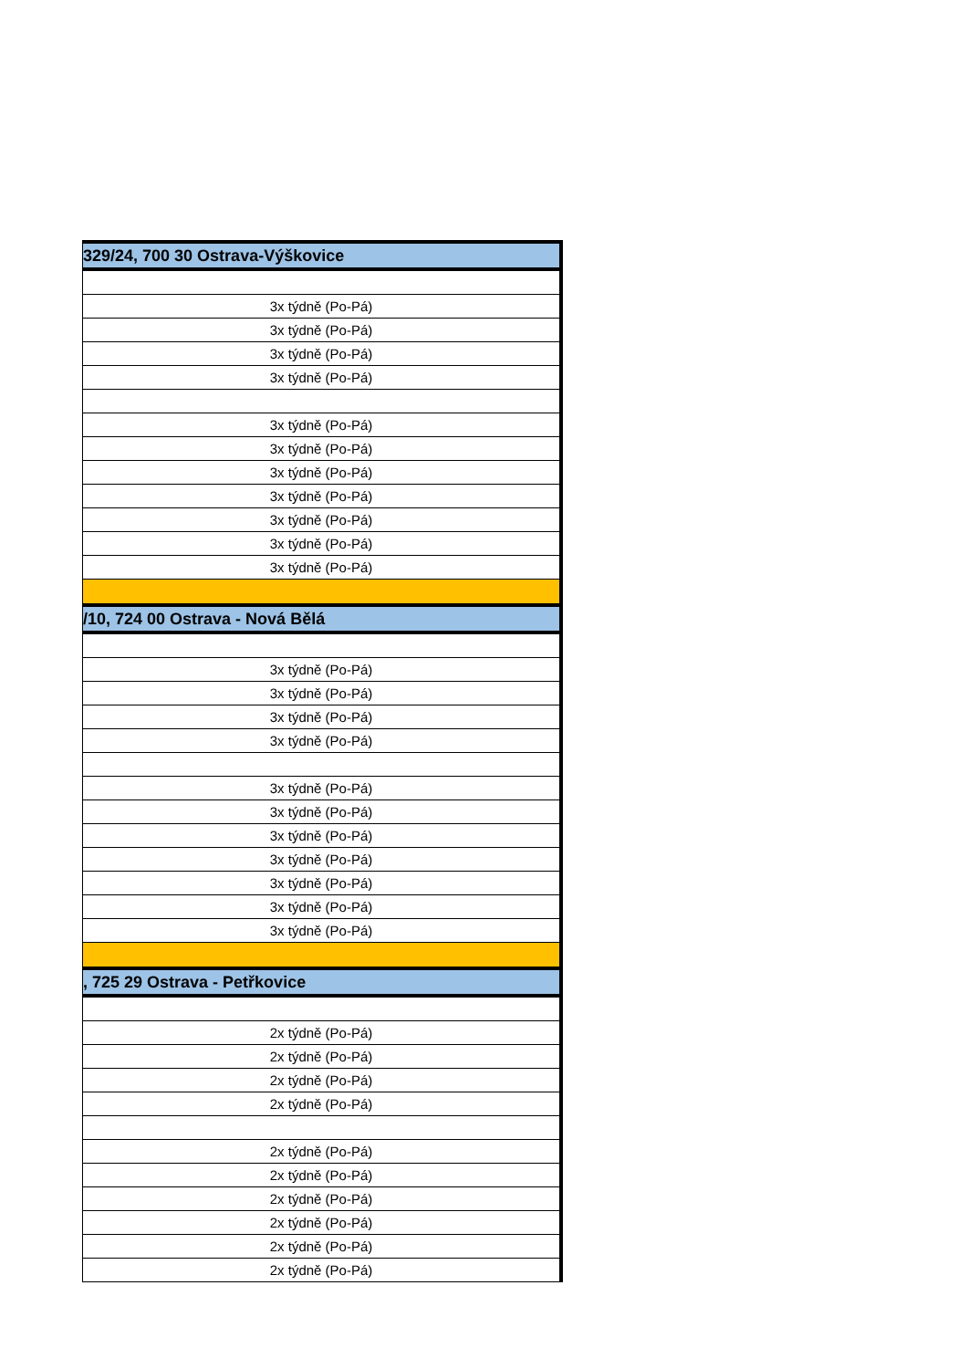| 329/24, 700 30 Ostrava-Výškovice |
| 3x týdně (Po-Pá) |
| 3x týdně (Po-Pá) |
| 3x týdně (Po-Pá) |
| 3x týdně (Po-Pá) |
| 3x týdně (Po-Pá) |
| 3x týdně (Po-Pá) |
| 3x týdně (Po-Pá) |
| 3x týdně (Po-Pá) |
| 3x týdně (Po-Pá) |
| 3x týdně (Po-Pá) |
| 3x týdně (Po-Pá) |
| /10, 724 00 Ostrava - Nová Bělá |
| 3x týdně (Po-Pá) |
| 3x týdně (Po-Pá) |
| 3x týdně (Po-Pá) |
| 3x týdně (Po-Pá) |
| 3x týdně (Po-Pá) |
| 3x týdně (Po-Pá) |
| 3x týdně (Po-Pá) |
| 3x týdně (Po-Pá) |
| 3x týdně (Po-Pá) |
| 3x týdně (Po-Pá) |
| 3x týdně (Po-Pá) |
| , 725 29 Ostrava - Petřkovice |
| 2x týdně (Po-Pá) |
| 2x týdně (Po-Pá) |
| 2x týdně (Po-Pá) |
| 2x týdně (Po-Pá) |
| 2x týdně (Po-Pá) |
| 2x týdně (Po-Pá) |
| 2x týdně (Po-Pá) |
| 2x týdně (Po-Pá) |
| 2x týdně (Po-Pá) |
| 2x týdně (Po-Pá) |